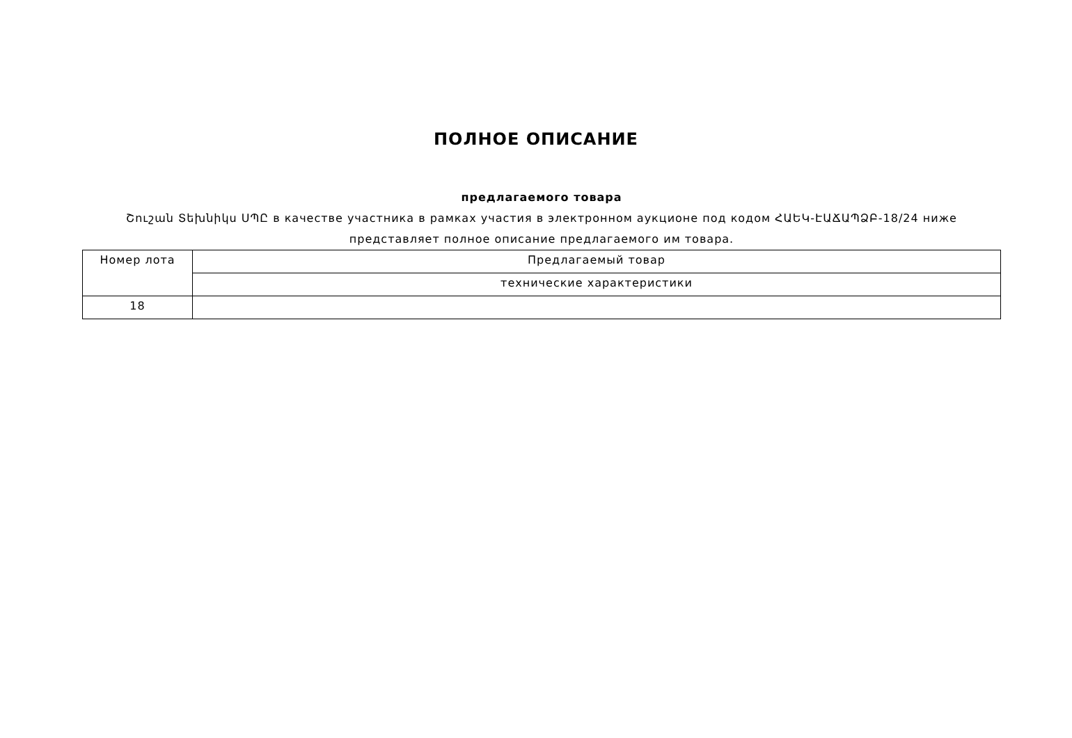ПОЛНОЕ ОПИСАНИЕ
предлагаемого товара
Շուշան Տեխնիկս ՍՊԸ в качестве участника в рамках участия в электронном аукционе под кодом ՀԱԵԿ-ԷԱՃԱՊՁԲ-18/24 ниже представляет полное описание предлагаемого им товара.
| Номер лота | Предлагаемый товар |
| --- | --- |
| | технические характеристики |
| 18 | |